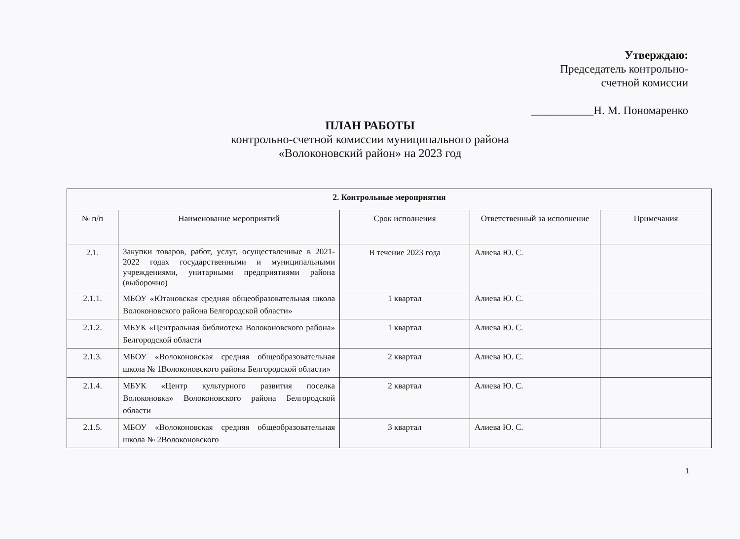Утверждаю:
Председатель контрольно-
счетной комиссии
___________Н. М. Пономаренко
ПЛАН РАБОТЫ
контрольно-счетной комиссии муниципального района
«Волоконовский район» на 2023 год
| 2. Контрольные мероприятия | | | | |
| --- | --- | --- | --- | --- |
| № п/п | Наименование мероприятий | Срок исполнения | Ответственный за исполнение | Примечания |
| 2.1. | Закупки товаров, работ, услуг, осуществленные в 2021-2022 годах государственными и муниципальными учреждениями, унитарными предприятиями района (выборочно) | В течение 2023 года | Алиева Ю. С. | |
| 2.1.1. | МБОУ «Ютановская средняя общеобразовательная школа Волоконовского района Белгородской области» | 1 квартал | Алиева Ю. С. | |
| 2.1.2. | МБУК «Центральная библиотека Волоконовского района» Белгородской области | 1 квартал | Алиева Ю. С. | |
| 2.1.3. | МБОУ «Волоконовская средняя общеобразовательная школа № 1Волоконовского района Белгородской области» | 2 квартал | Алиева Ю. С. | |
| 2.1.4. | МБУК «Центр культурного развития поселка Волоконовка» Волоконовского района Белгородской области | 2 квартал | Алиева Ю. С. | |
| 2.1.5. | МБОУ «Волоконовская средняя общеобразовательная школа № 2Волоконовского | 3 квартал | Алиева Ю. С. | |
1